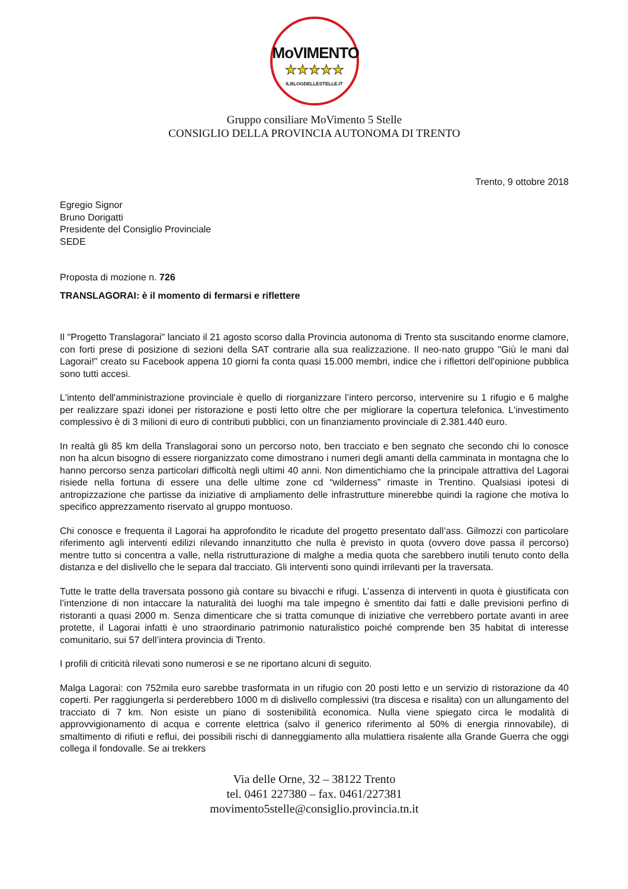MoVIMENTO
★★★★★
ILBLOGDELLESTELLE.IT
Gruppo consiliare MoVimento 5 Stelle
CONSIGLIO DELLA PROVINCIA AUTONOMA DI TRENTO
Trento, 9 ottobre 2018
Egregio Signor
Bruno Dorigatti
Presidente del Consiglio Provinciale
SEDE
Proposta di mozione n. 726
TRANSLAGORAI: è il momento di fermarsi e riflettere
Il "Progetto Translagorai" lanciato il 21 agosto scorso dalla Provincia autonoma di Trento sta suscitando enorme clamore, con forti prese di posizione di sezioni della SAT contrarie alla sua realizzazione. Il neo-nato gruppo "Giù le mani dal Lagorai!" creato su Facebook appena 10 giorni fa conta quasi 15.000 membri, indice che i riflettori dell'opinione pubblica sono tutti accesi.
L'intento dell'amministrazione provinciale è quello di riorganizzare l’intero percorso, intervenire su 1 rifugio e 6 malghe per realizzare spazi idonei per ristorazione e posti letto oltre che per migliorare la copertura telefonica. L'investimento complessivo è di 3 milioni di euro di contributi pubblici, con un finanziamento provinciale di 2.381.440 euro.
In realtà gli 85 km della Translagorai sono un percorso noto, ben tracciato e ben segnato che secondo chi lo conosce non ha alcun bisogno di essere riorganizzato come dimostrano i numeri degli amanti della camminata in montagna che lo hanno percorso senza particolari difficoltà negli ultimi 40 anni. Non dimentichiamo che la principale attrattiva del Lagorai risiede nella fortuna di essere una delle ultime zone cd “wilderness” rimaste in Trentino. Qualsiasi ipotesi di antropizzazione che partisse da iniziative di ampliamento delle infrastrutture minerebbe quindi la ragione che motiva lo specifico apprezzamento riservato al gruppo montuoso.
Chi conosce e frequenta il Lagorai ha approfondito le ricadute del progetto presentato dall’ass. Gilmozzi con particolare riferimento agli interventi edilizi rilevando innanzitutto che nulla è previsto in quota (ovvero dove passa il percorso) mentre tutto si concentra a valle, nella ristrutturazione di malghe a media quota che sarebbero inutili tenuto conto della distanza e del dislivello che le separa dal tracciato. Gli interventi sono quindi irrilevanti per la traversata.
Tutte le tratte della traversata possono già contare su bivacchi e rifugi. L’assenza di interventi in quota è giustificata con l’intenzione di non intaccare la naturalità dei luoghi ma tale impegno è smentito dai fatti e dalle previsioni perfino di ristoranti a quasi 2000 m. Senza dimenticare che si tratta comunque di iniziative che verrebbero portate avanti in aree protette, il Lagorai infatti è uno straordinario patrimonio naturalistico poiché comprende ben 35 habitat di interesse comunitario, sui 57 dell’intera provincia di Trento.
I profili di criticità rilevati sono numerosi e se ne riportano alcuni di seguito.
Malga Lagorai: con 752mila euro sarebbe trasformata in un rifugio con 20 posti letto e un servizio di ristorazione da 40 coperti. Per raggiungerla si perderebbero 1000 m di dislivello complessivi (tra discesa e risalita) con un allungamento del tracciato di 7 km. Non esiste un piano di sostenibilità economica. Nulla viene spiegato circa le modalità di approvvigionamento di acqua e corrente elettrica (salvo il generico riferimento al 50% di energia rinnovabile), di smaltimento di rifiuti e reflui, dei possibili rischi di danneggiamento alla mulattiera risalente alla Grande Guerra che oggi collega il fondovalle. Se ai trekkers
Via delle Orne, 32 – 38122 Trento
tel. 0461 227380 – fax. 0461/227381
movimento5stelle@consiglio.provincia.tn.it